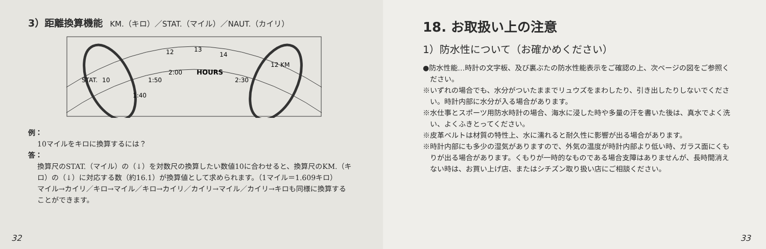3）距離換算機能 KM.（キロ）／STAT.（マイル）／NAUT.（カイリ）
STAT.
1:40
1:50
2:00
HOURS
2:30
12 KM
10
12
13
14
例：
10マイルをキロに換算するには？
答：
換算尺のSTAT.（マイル）の（↓）を対数尺の換算したい数値10に合わせると、換算尺のKM.（キロ）の（↓）に対応する数（約16.1）が換算値として求められます。（1マイル＝1.609キロ）
マイル→カイリ／キロ→マイル／キロ→カイリ／カイリ→マイル／カイリ→キロも同様に換算することができます。
32
18. お取扱い上の注意
1）防水性について（お確かめください）
●防水性能…時計の文字板、及び裏ぶたの防水性能表示をご確認の上、次ページの図をご参照ください。
※いずれの場合でも、水分がついたままでリュウズをまわしたり、引き出したりしないでください。時計内部に水分が入る場合があります。
※水仕事とスポーツ用防水時計の場合、海水に浸した時や多量の汗を書いた後は、真水でよく洗い、よくふきとってください。
※皮革ベルトは材質の特性上、水に濡れると耐久性に影響が出る場合があります。
※時計内部にも多少の湿気がありますので、外気の温度が時計内部より低い時、ガラス面にくもりが出る場合があります。くもりが一時的なものである場合支障はありませんが、長時間消えない時は、お買い上げ店、またはシチズン取り扱い店にご相談ください。
33